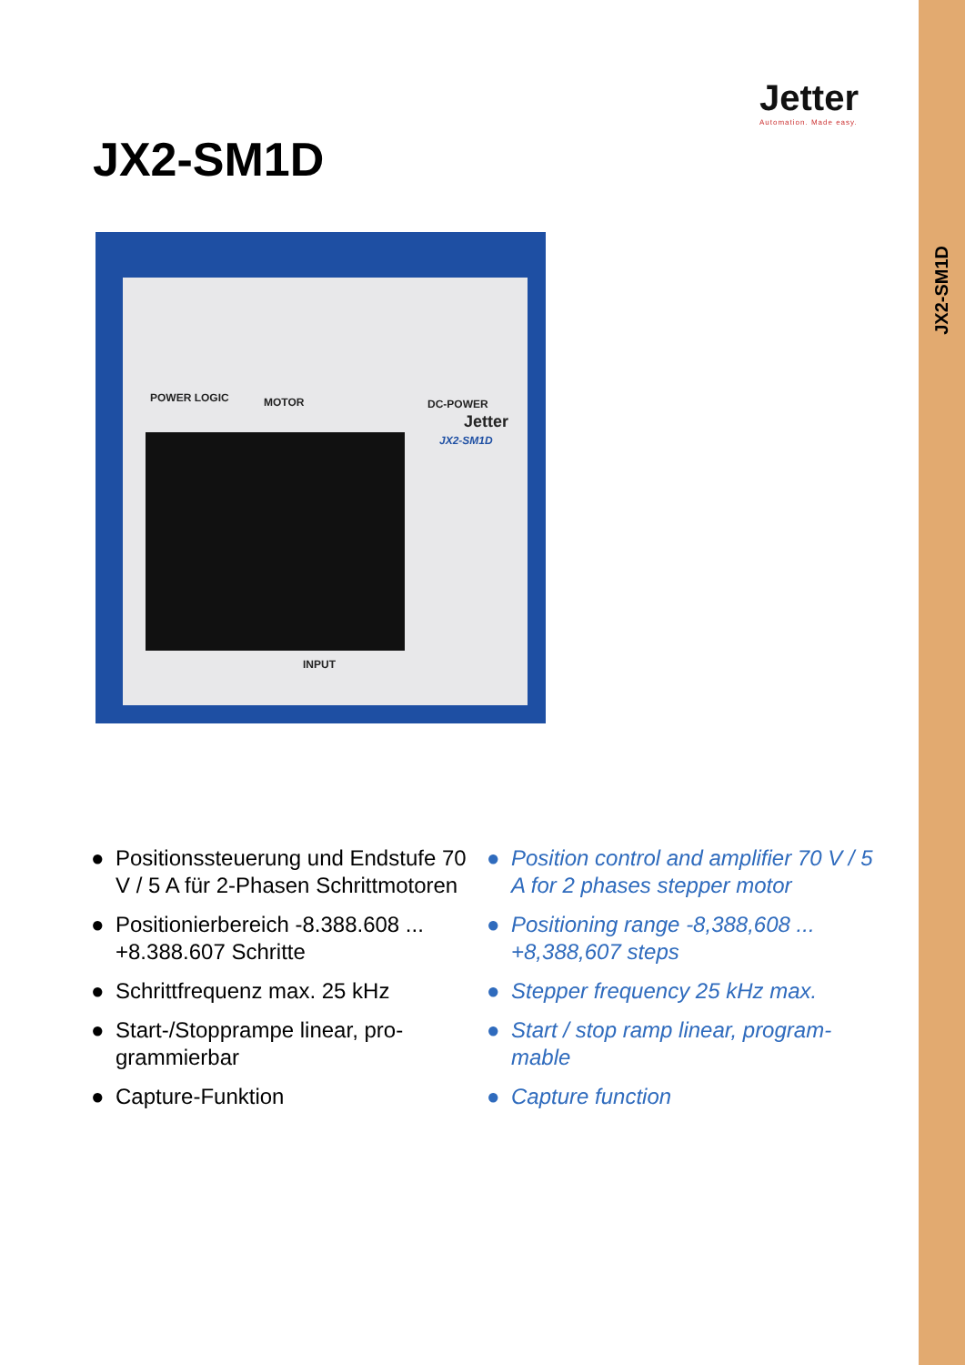JX2-SM1D
Jetter
Automation. Made easy.
JX2-SM1D
POWER LOGIC MOTOR DC-POWER
Jetter
JX2-SM1D
INPUT
● Positionssteuerung und Endstufe 70 V / 5 A für 2-Phasen Schrittmotoren
● Positionierbereich -8.388.608 ... +8.388.607 Schritte
● Schrittfrequenz max. 25 kHz
● Start-/Stopprampe linear, pro-grammierbar
● Capture-Funktion
● Position control and amplifier 70 V / 5 A for 2 phases stepper motor
● Positioning range -8,388,608 ... +8,388,607 steps
● Stepper frequency 25 kHz max.
● Start / stop ramp linear, program-mable
● Capture function